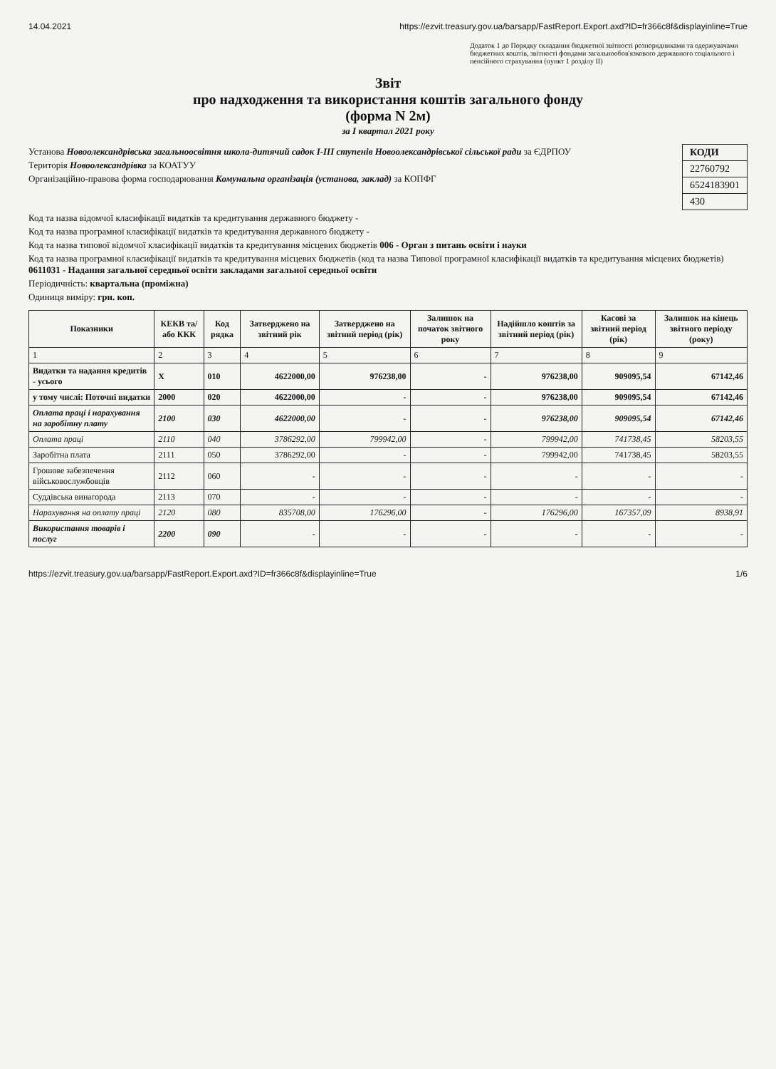14.04.2021 https://ezvit.treasury.gov.ua/barsapp/FastReport.Export.axd?ID=fr366c8f&displayinline=True
Додаток 1 до Порядку складання бюджетної звітності розпорядниками та одержувачами бюджетних коштів, звітності фондами загальнообов'язкового державного соціального і пенсійного страхування (пункт 1 розділу II)
Звіт
про надходження та використання коштів загального фонду
(форма N 2м)
за I квартал 2021 року
Установа Новоолександрівська загальноосвітня школа-дитячий садок I-III ступенів Новоолександрівської сільської ради за ЄДРПОУ
Територія Новоолександрівка за КОАТУУ
Організаційно-правова форма господарювання Комунальна організація (установа, заклад) за КОПФГ
| КОДИ |
| 22760792 |
| 6524183901 |
| 430 |
Код та назва відомчої класифікації видатків та кредитування державного бюджету -
Код та назва програмної класифікації видатків та кредитування державного бюджету -
Код та назва типової відомчої класифікації видатків та кредитування місцевих бюджетів 006 - Орган з питань освіти і науки
Код та назва програмної класифікації видатків та кредитування місцевих бюджетів (код та назва Типової програмної класифікації видатків та кредитування місцевих бюджетів) 0611031 - Надання загальної середньої освіти закладами загальної середньої освіти
Періодичність: квартальна (проміжна)
Одиниця виміру: грн. коп.
| Показники | КЕКВ та/або ККК | Код рядка | Затверджено на звітний рік | Затверджено на звітний період (рік) | Залишок на початок звітного року | Надійшло коштів за звітний період (рік) | Касові за звітний період (рік) | Залишок на кінець звітного періоду (року) |
| --- | --- | --- | --- | --- | --- | --- | --- | --- |
| 1 | 2 | 3 | 4 | 5 | 6 | 7 | 8 | 9 |
| Видатки та надання кредитів - усього | X | 010 | 4622000,00 | 976238,00 | - | 976238,00 | 909095,54 | 67142,46 |
| у тому числі: Поточні видатки | 2000 | 020 | 4622000,00 | - | - | 976238,00 | 909095,54 | 67142,46 |
| Оплата праці і нарахування на заробітну плату | 2100 | 030 | 4622000,00 | - | - | 976238,00 | 909095,54 | 67142,46 |
| Оплата праці | 2110 | 040 | 3786292,00 | 799942,00 | - | 799942,00 | 741738,45 | 58203,55 |
| Заробітна плата | 2111 | 050 | 3786292,00 | - | - | 799942,00 | 741738,45 | 58203,55 |
| Грошове забезпечення військовослужбовців | 2112 | 060 | - | - | - | - | - | - |
| Суддівська винагорода | 2113 | 070 | - | - | - | - | - | - |
| Нарахування на оплату праці | 2120 | 080 | 835708,00 | 176296,00 | - | 176296,00 | 167357,09 | 8938,91 |
| Використання товарів і послуг | 2200 | 090 | - | - | - | - | - | - |
https://ezvit.treasury.gov.ua/barsapp/FastReport.Export.axd?ID=fr366c8f&displayinline=True 1/6